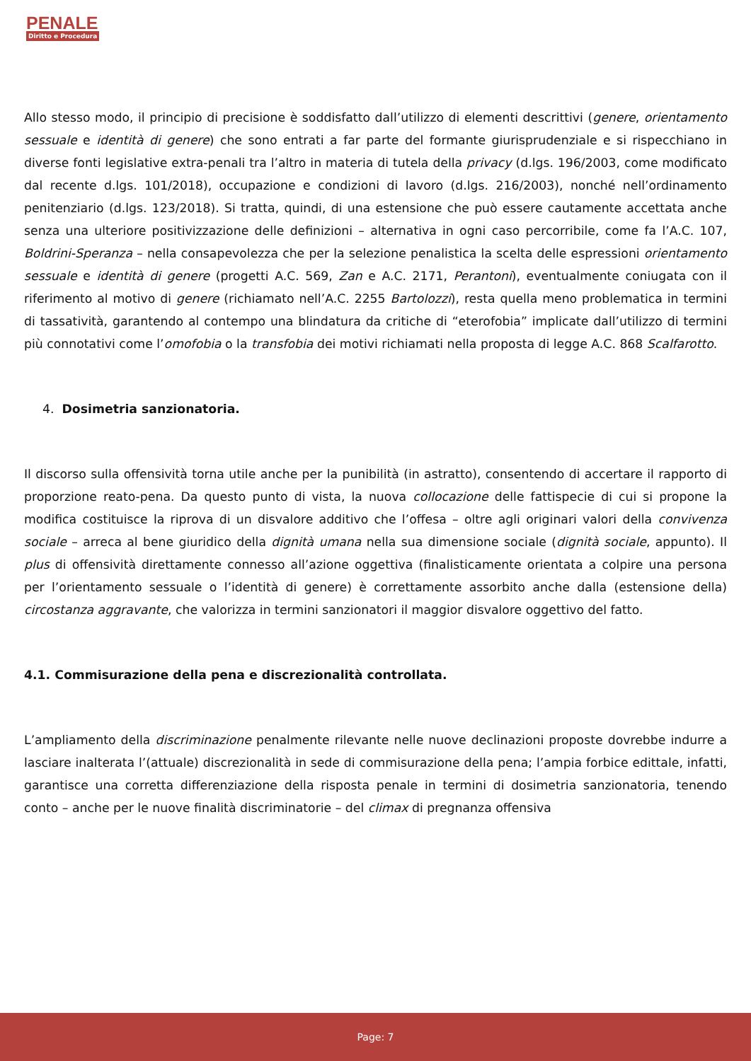PENALE
Diritto e Procedura
Allo stesso modo, il principio di precisione è soddisfatto dall’utilizzo di elementi descrittivi (genere, orientamento sessuale e identità di genere) che sono entrati a far parte del formante giurisprudenziale e si rispecchiano in diverse fonti legislative extra-penali tra l’altro in materia di tutela della privacy (d.lgs. 196/2003, come modificato dal recente d.lgs. 101/2018), occupazione e condizioni di lavoro (d.lgs. 216/2003), nonché nell’ordinamento penitenziario (d.lgs. 123/2018). Si tratta, quindi, di una estensione che può essere cautamente accettata anche senza una ulteriore positivizzazione delle definizioni – alternativa in ogni caso percorribile, come fa l’A.C. 107, Boldrini-Speranza – nella consapevolezza che per la selezione penalistica la scelta delle espressioni orientamento sessuale e identità di genere (progetti A.C. 569, Zan e A.C. 2171, Perantoni), eventualmente coniugata con il riferimento al motivo di genere (richiamato nell’A.C. 2255 Bartolozzi), resta quella meno problematica in termini di tassatività, garantendo al contempo una blindatura da critiche di “eterofobia” implicate dall’utilizzo di termini più connotativi come l’omofobia o la transfobia dei motivi richiamati nella proposta di legge A.C. 868 Scalfarotto.
4. Dosimetria sanzionatoria.
Il discorso sulla offensività torna utile anche per la punibilità (in astratto), consentendo di accertare il rapporto di proporzione reato-pena. Da questo punto di vista, la nuova collocazione delle fattispecie di cui si propone la modifica costituisce la riprova di un disvalore additivo che l’offesa – oltre agli originari valori della convivenza sociale – arreca al bene giuridico della dignità umana nella sua dimensione sociale (dignità sociale, appunto). Il plus di offensività direttamente connesso all’azione oggettiva (finalisticamente orientata a colpire una persona per l’orientamento sessuale o l’identità di genere) è correttamente assorbito anche dalla (estensione della) circostanza aggravante, che valorizza in termini sanzionatori il maggior disvalore oggettivo del fatto.
4.1. Commisurazione della pena e discrezionalità controllata.
L’ampliamento della discriminazione penalmente rilevante nelle nuove declinazioni proposte dovrebbe indurre a lasciare inalterata l’(attuale) discrezionalità in sede di commisurazione della pena; l’ampia forbice edittale, infatti, garantisce una corretta differenziazione della risposta penale in termini di dosimetria sanzionatoria, tenendo conto – anche per le nuove finalità discriminatorie – del climax di pregnanza offensiva
Page: 7